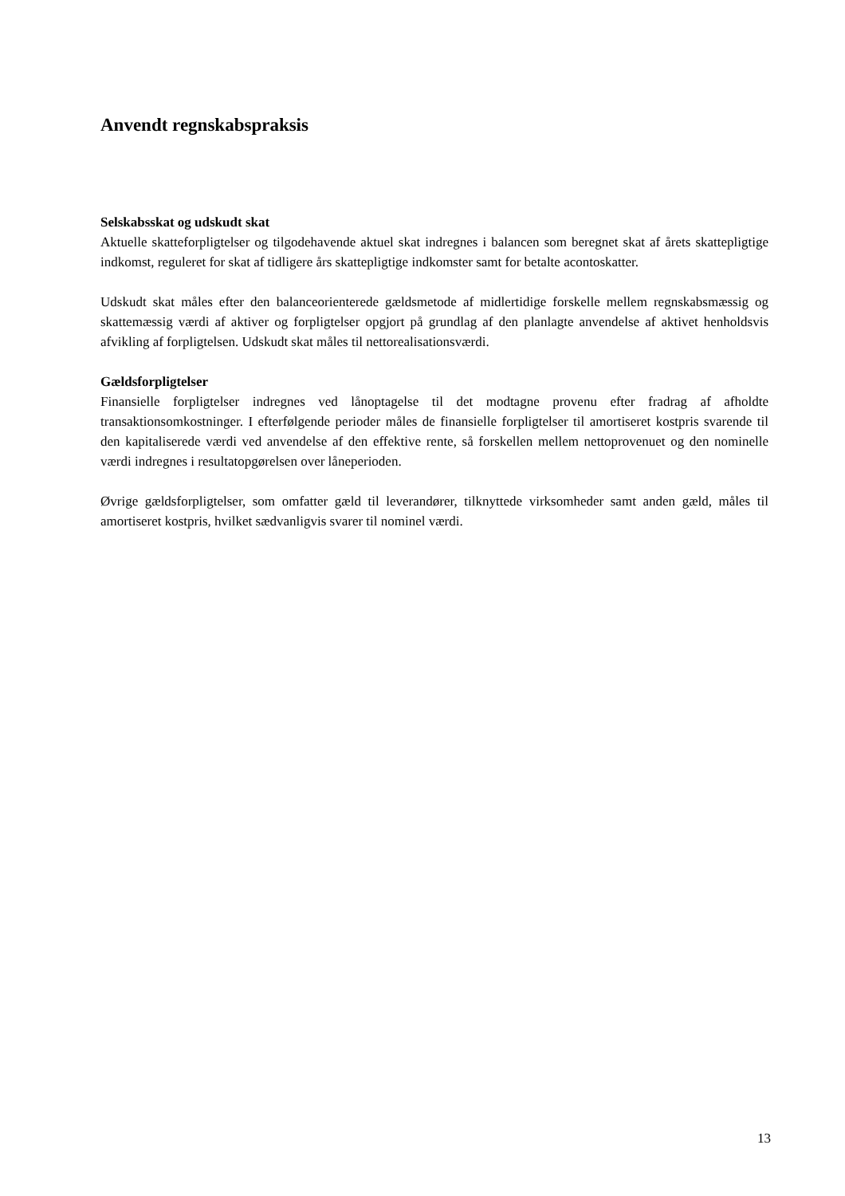Anvendt regnskabspraksis
Selskabsskat og udskudt skat
Aktuelle skatteforpligtelser og tilgodehavende aktuel skat indregnes i balancen som beregnet skat af årets skattepligtige indkomst, reguleret for skat af tidligere års skattepligtige indkomster samt for betalte acontoskatter.
Udskudt skat måles efter den balanceorienterede gældsmetode af midlertidige forskelle mellem regnskabsmæssig og skattemæssig værdi af aktiver og forpligtelser opgjort på grundlag af den planlagte anvendelse af aktivet henholdsvis afvikling af forpligtelsen. Udskudt skat måles til net­torealisationsværdi.
Gældsforpligtelser
Finansielle forpligtelser indregnes ved lånoptagelse til det modtagne provenu efter fradrag af af­holdte transaktionsomkostninger. I efterfølgende perioder måles de finansielle forpligtelser til amortiseret kostpris svarende til den kapitaliserede værdi ved anvendelse af den effektive rente, så forskellen mellem nettoprovenuet og den nominelle værdi indregnes i resultatopgørelsen over låneperioden.
Øvrige gældsforpligtelser, som omfatter gæld til leverandører, tilknyttede virksomheder samt an­den gæld, måles til amortiseret kostpris, hvilket sædvanligvis svarer til nominel værdi.
13